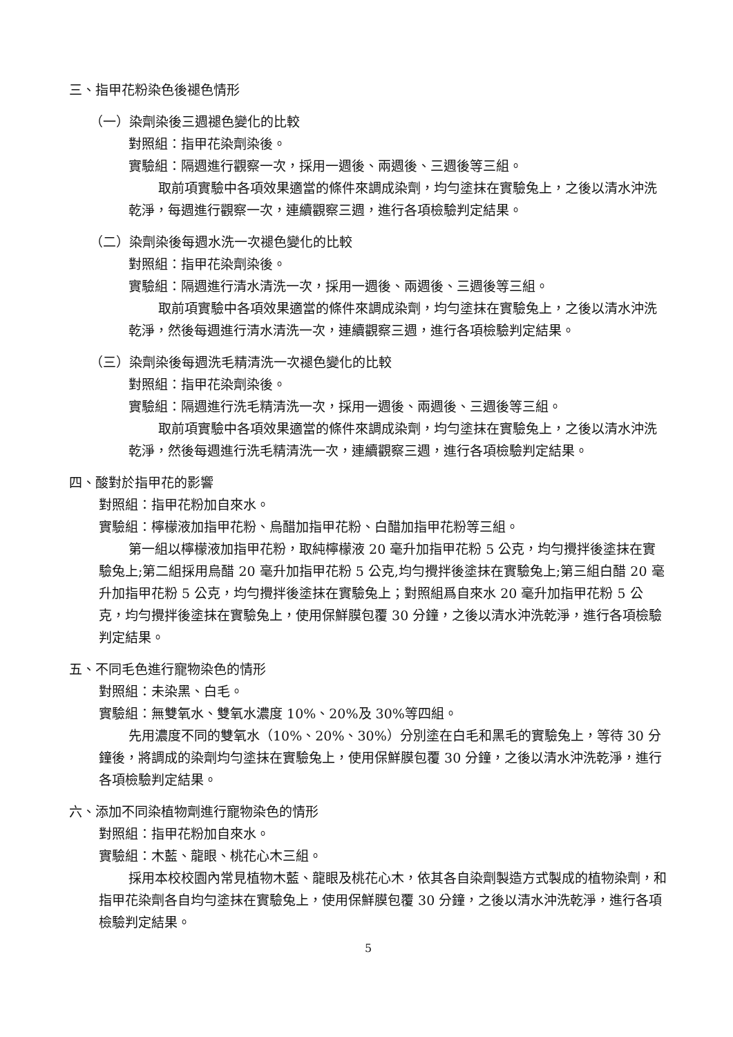三、指甲花粉染色後褪色情形
（一）染劑染後三週褪色變化的比較
對照組：指甲花染劑染後。
實驗組：隔週進行觀察一次，採用一週後、兩週後、三週後等三組。
取前項實驗中各項效果適當的條件來調成染劑，均勻塗抹在實驗兔上，之後以清水沖洗乾淨，每週進行觀察一次，連續觀察三週，進行各項檢驗判定結果。
（二）染劑染後每週水洗一次褪色變化的比較
對照組：指甲花染劑染後。
實驗組：隔週進行清水清洗一次，採用一週後、兩週後、三週後等三組。
取前項實驗中各項效果適當的條件來調成染劑，均勻塗抹在實驗兔上，之後以清水沖洗乾淨，然後每週進行清水清洗一次，連續觀察三週，進行各項檢驗判定結果。
（三）染劑染後每週洗毛精清洗一次褪色變化的比較
對照組：指甲花染劑染後。
實驗組：隔週進行洗毛精清洗一次，採用一週後、兩週後、三週後等三組。
取前項實驗中各項效果適當的條件來調成染劑，均勻塗抹在實驗兔上，之後以清水沖洗乾淨，然後每週進行洗毛精清洗一次，連續觀察三週，進行各項檢驗判定結果。
四、酸對於指甲花的影響
對照組：指甲花粉加自來水。
實驗組：檸檬液加指甲花粉、烏醋加指甲花粉、白醋加指甲花粉等三組。
第一組以檸檬液加指甲花粉，取純檸檬液 20 毫升加指甲花粉 5 公克，均勻攪拌後塗抹在實驗兔上;第二組採用烏醋 20 毫升加指甲花粉 5 公克,均勻攪拌後塗抹在實驗兔上;第三組白醋 20 毫升加指甲花粉 5 公克，均勻攪拌後塗抹在實驗兔上；對照組爲自來水 20 毫升加指甲花粉 5 公克，均勻攪拌後塗抹在實驗兔上，使用保鮮膜包覆 30 分鐘，之後以清水沖洗乾淨，進行各項檢驗判定結果。
五、不同毛色進行寵物染色的情形
對照組：未染黑、白毛。
實驗組：無雙氧水、雙氧水濃度 10%、20%及 30%等四組。
先用濃度不同的雙氧水（10%、20%、30%）分別塗在白毛和黑毛的實驗兔上，等待 30 分鐘後，將調成的染劑均勻塗抹在實驗兔上，使用保鮮膜包覆 30 分鐘，之後以清水沖洗乾淨，進行各項檢驗判定結果。
六、添加不同染植物劑進行寵物染色的情形
對照組：指甲花粉加自來水。
實驗組：木藍、龍眼、桃花心木三組。
採用本校校園內常見植物木藍、龍眼及桃花心木，依其各自染劑製造方式製成的植物染劑，和指甲花染劑各自均勻塗抹在實驗兔上，使用保鮮膜包覆 30 分鐘，之後以清水沖洗乾淨，進行各項檢驗判定結果。
5